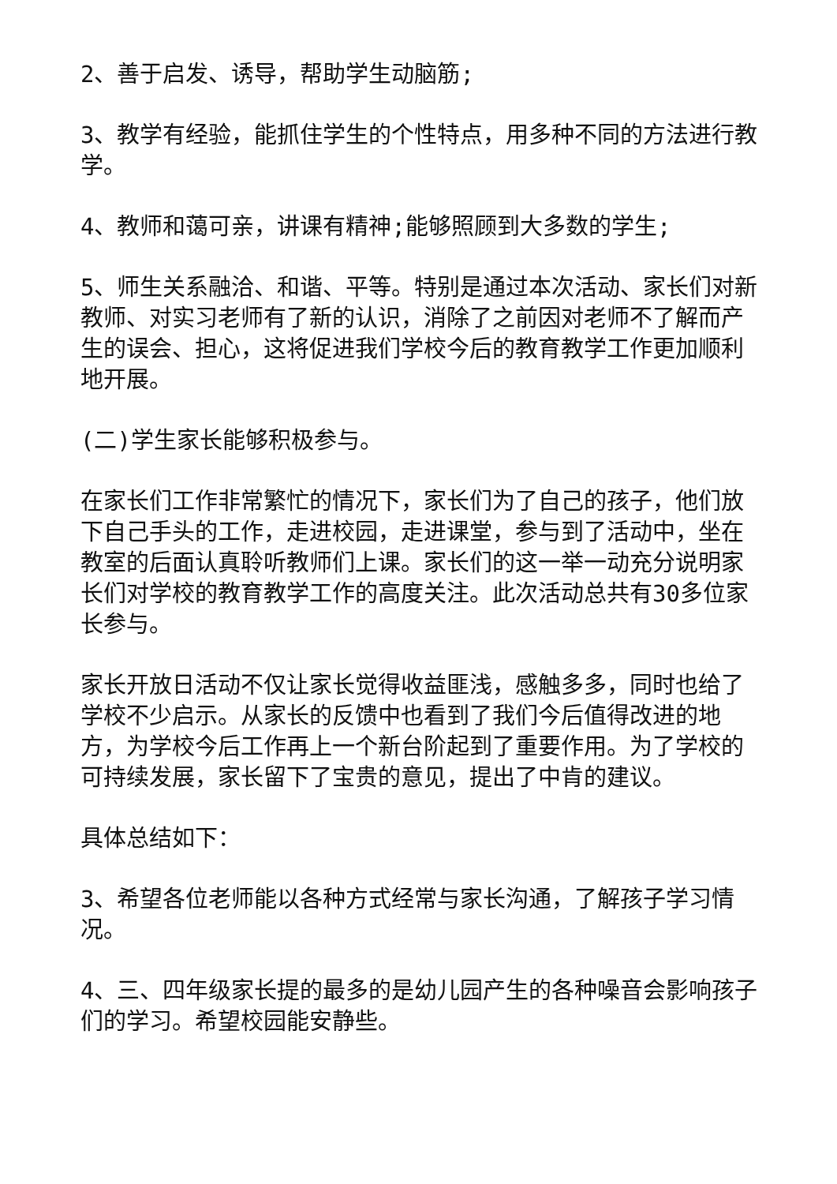2、善于启发、诱导，帮助学生动脑筋;
3、教学有经验，能抓住学生的个性特点，用多种不同的方法进行教学。
4、教师和蔼可亲，讲课有精神;能够照顾到大多数的学生;
5、师生关系融洽、和谐、平等。特别是通过本次活动、家长们对新教师、对实习老师有了新的认识，消除了之前因对老师不了解而产生的误会、担心，这将促进我们学校今后的教育教学工作更加顺利地开展。
(二)学生家长能够积极参与。
在家长们工作非常繁忙的情况下，家长们为了自己的孩子，他们放下自己手头的工作，走进校园，走进课堂，参与到了活动中，坐在教室的后面认真聆听教师们上课。家长们的这一举一动充分说明家长们对学校的教育教学工作的高度关注。此次活动总共有30多位家长参与。
家长开放日活动不仅让家长觉得收益匪浅，感触多多，同时也给了学校不少启示。从家长的反馈中也看到了我们今后值得改进的地方，为学校今后工作再上一个新台阶起到了重要作用。为了学校的可持续发展，家长留下了宝贵的意见，提出了中肯的建议。
具体总结如下：
3、希望各位老师能以各种方式经常与家长沟通，了解孩子学习情况。
4、三、四年级家长提的最多的是幼儿园产生的各种噪音会影响孩子们的学习。希望校园能安静些。